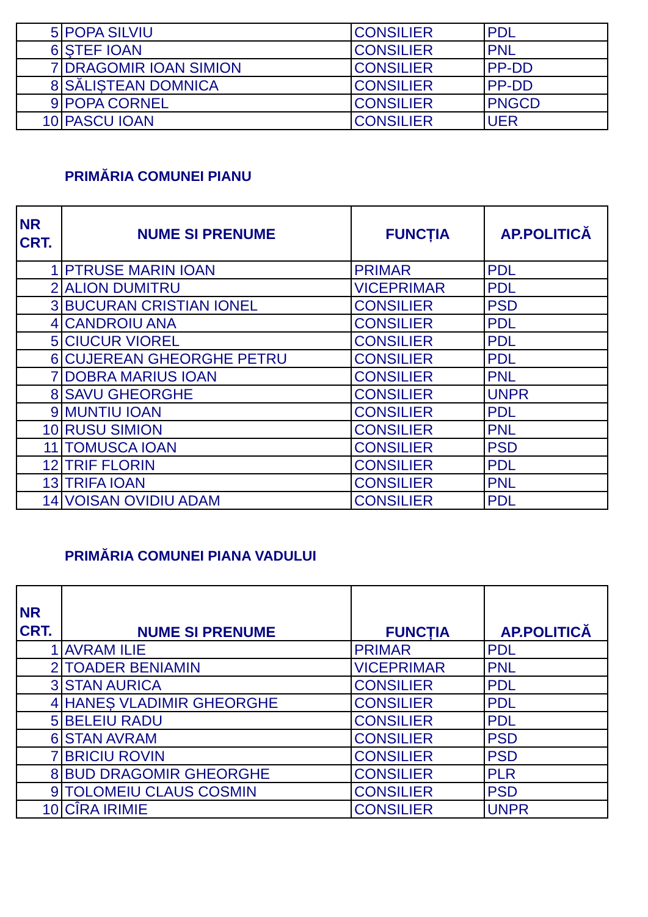| 5 | POPA SILVIU | CONSILIER | PDL |
| 6 | ŞTEF IOAN | CONSILIER | PNL |
| 7 | DRAGOMIR IOAN SIMION | CONSILIER | PP-DD |
| 8 | SĂLIȘTEAN DOMNICA | CONSILIER | PP-DD |
| 9 | POPA CORNEL | CONSILIER | PNGCD |
| 10 | PASCU IOAN | CONSILIER | UER |
PRIMĂRIA COMUNEI PIANU
| NR CRT. | NUME SI PRENUME | FUNCȚIA | AP.POLITICĂ |
| --- | --- | --- | --- |
| 1 | PTRUSE MARIN IOAN | PRIMAR | PDL |
| 2 | ALION DUMITRU | VICEPRIMAR | PDL |
| 3 | BUCURAN CRISTIAN IONEL | CONSILIER | PSD |
| 4 | CANDROIU ANA | CONSILIER | PDL |
| 5 | CIUCUR VIOREL | CONSILIER | PDL |
| 6 | CUJEREAN GHEORGHE PETRU | CONSILIER | PDL |
| 7 | DOBRA MARIUS IOAN | CONSILIER | PNL |
| 8 | SAVU GHEORGHE | CONSILIER | UNPR |
| 9 | MUNTIU IOAN | CONSILIER | PDL |
| 10 | RUSU SIMION | CONSILIER | PNL |
| 11 | TOMUSCA IOAN | CONSILIER | PSD |
| 12 | TRIF FLORIN | CONSILIER | PDL |
| 13 | TRIFA IOAN | CONSILIER | PNL |
| 14 | VOISAN OVIDIU ADAM | CONSILIER | PDL |
PRIMĂRIA COMUNEI PIANA VADULUI
| NR CRT. | NUME SI PRENUME | FUNCȚIA | AP.POLITICĂ |
| --- | --- | --- | --- |
| 1 | AVRAM ILIE | PRIMAR | PDL |
| 2 | TOADER BENIAMIN | VICEPRIMAR | PNL |
| 3 | STAN AURICA | CONSILIER | PDL |
| 4 | HANEȘ VLADIMIR GHEORGHE | CONSILIER | PDL |
| 5 | BELEIU RADU | CONSILIER | PDL |
| 6 | STAN AVRAM | CONSILIER | PSD |
| 7 | BRICIU ROVIN | CONSILIER | PSD |
| 8 | BUD DRAGOMIR GHEORGHE | CONSILIER | PLR |
| 9 | TOLOMEIU CLAUS COSMIN | CONSILIER | PSD |
| 10 | CÎRA IRIMIE | CONSILIER | UNPR |